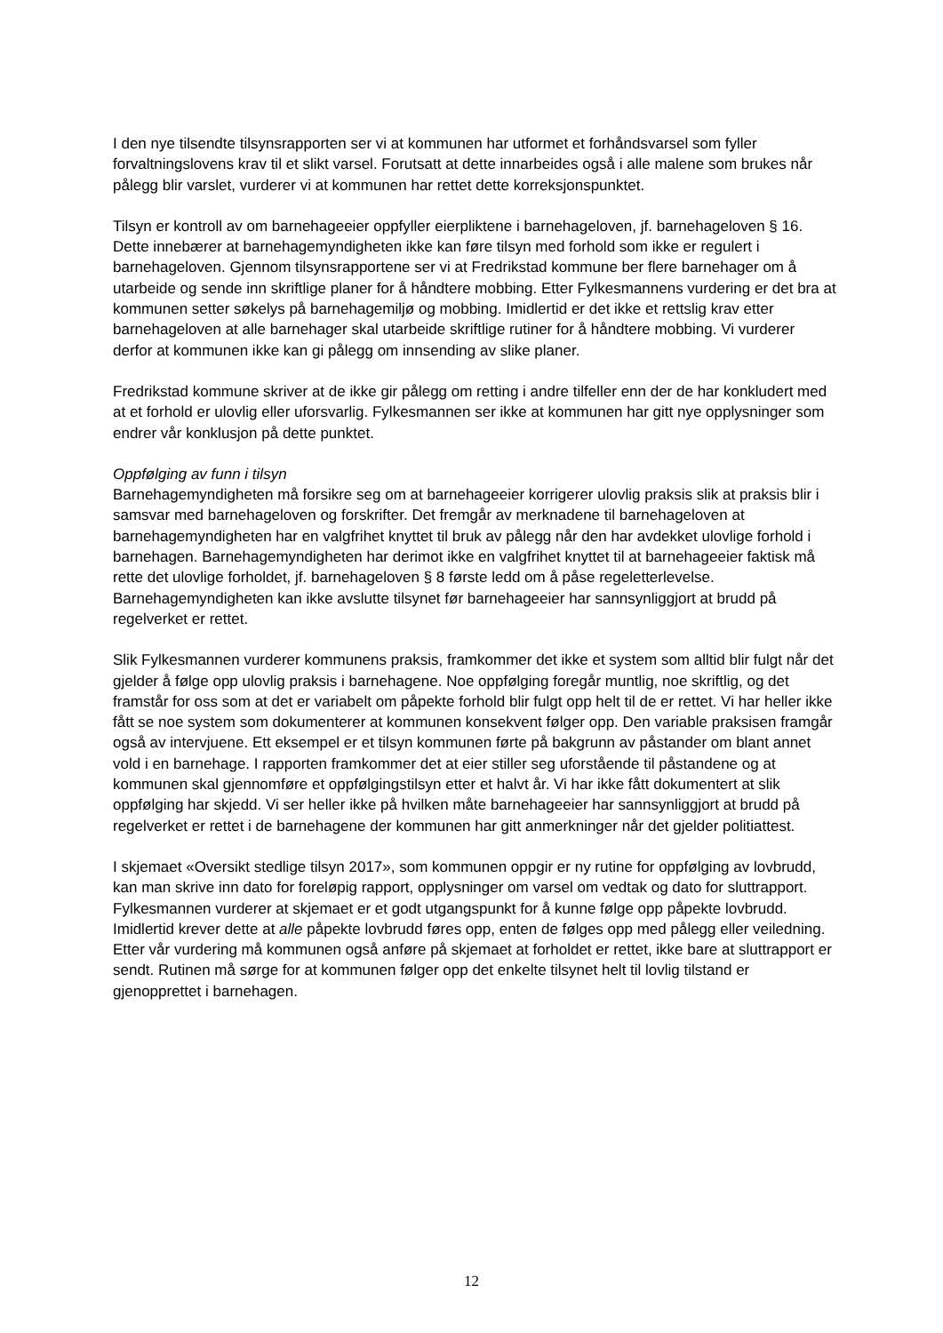I den nye tilsendte tilsynsrapporten ser vi at kommunen har utformet et forhåndsvarsel som fyller forvaltningslovens krav til et slikt varsel. Forutsatt at dette innarbeides også i alle malene som brukes når pålegg blir varslet, vurderer vi at kommunen har rettet dette korreksjonspunktet.
Tilsyn er kontroll av om barnehageeier oppfyller eierpliktene i barnehageloven, jf. barnehageloven § 16. Dette innebærer at barnehagemyndigheten ikke kan føre tilsyn med forhold som ikke er regulert i barnehageloven. Gjennom tilsynsrapportene ser vi at Fredrikstad kommune ber flere barnehager om å utarbeide og sende inn skriftlige planer for å håndtere mobbing. Etter Fylkesmannens vurdering er det bra at kommunen setter søkelys på barnehagemiljø og mobbing. Imidlertid er det ikke et rettslig krav etter barnehageloven at alle barnehager skal utarbeide skriftlige rutiner for å håndtere mobbing. Vi vurderer derfor at kommunen ikke kan gi pålegg om innsending av slike planer.
Fredrikstad kommune skriver at de ikke gir pålegg om retting i andre tilfeller enn der de har konkludert med at et forhold er ulovlig eller uforsvarlig. Fylkesmannen ser ikke at kommunen har gitt nye opplysninger som endrer vår konklusjon på dette punktet.
Oppfølging av funn i tilsyn
Barnehagemyndigheten må forsikre seg om at barnehageeier korrigerer ulovlig praksis slik at praksis blir i samsvar med barnehageloven og forskrifter. Det fremgår av merknadene til barnehageloven at barnehagemyndigheten har en valgfrihet knyttet til bruk av pålegg når den har avdekket ulovlige forhold i barnehagen. Barnehagemyndigheten har derimot ikke en valgfrihet knyttet til at barnehageeier faktisk må rette det ulovlige forholdet, jf. barnehageloven § 8 første ledd om å påse regeletterlevelse. Barnehagemyndigheten kan ikke avslutte tilsynet før barnehageeier har sannsynliggjort at brudd på regelverket er rettet.
Slik Fylkesmannen vurderer kommunens praksis, framkommer det ikke et system som alltid blir fulgt når det gjelder å følge opp ulovlig praksis i barnehagene. Noe oppfølging foregår muntlig, noe skriftlig, og det framstår for oss som at det er variabelt om påpekte forhold blir fulgt opp helt til de er rettet. Vi har heller ikke fått se noe system som dokumenterer at kommunen konsekvent følger opp. Den variable praksisen framgår også av intervjuene. Ett eksempel er et tilsyn kommunen førte på bakgrunn av påstander om blant annet vold i en barnehage. I rapporten framkommer det at eier stiller seg uforstående til påstandene og at kommunen skal gjennomføre et oppfølgingstilsyn etter et halvt år. Vi har ikke fått dokumentert at slik oppfølging har skjedd. Vi ser heller ikke på hvilken måte barnehageeier har sannsynliggjort at brudd på regelverket er rettet i de barnehagene der kommunen har gitt anmerkninger når det gjelder politiattest.
I skjemaet «Oversikt stedlige tilsyn 2017», som kommunen oppgir er ny rutine for oppfølging av lovbrudd, kan man skrive inn dato for foreløpig rapport, opplysninger om varsel om vedtak og dato for sluttrapport. Fylkesmannen vurderer at skjemaet er et godt utgangspunkt for å kunne følge opp påpekte lovbrudd. Imidlertid krever dette at alle påpekte lovbrudd føres opp, enten de følges opp med pålegg eller veiledning. Etter vår vurdering må kommunen også anføre på skjemaet at forholdet er rettet, ikke bare at sluttrapport er sendt. Rutinen må sørge for at kommunen følger opp det enkelte tilsynet helt til lovlig tilstand er gjenopprettet i barnehagen.
12